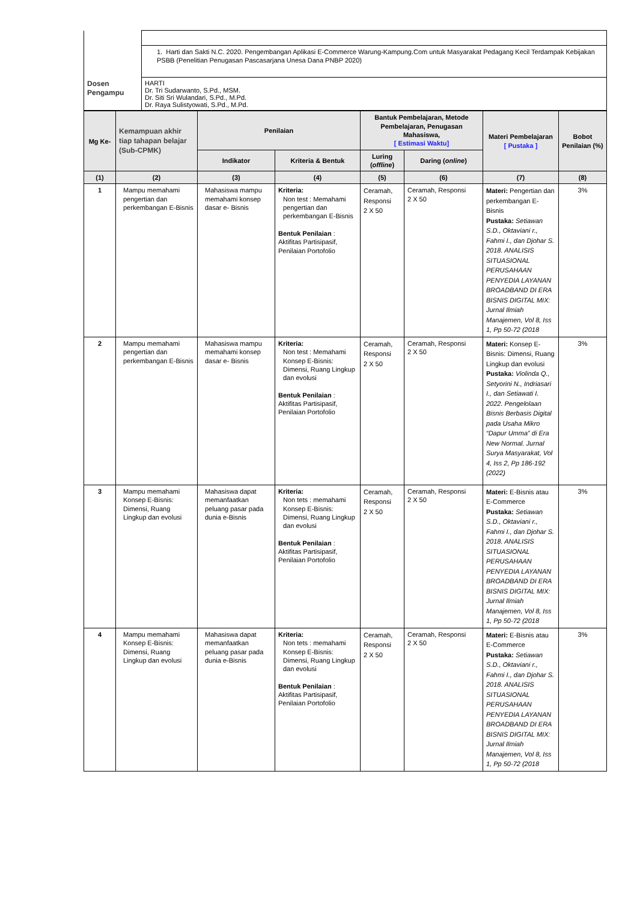| | 1. Harti dan Sakti N.C. 2020. Pengembangan Aplikasi E-Commerce Warung-Kampung.Com untuk Masyarakat Pedagang Kecil Terdampak Kebijakan PSBB (Penelitian Penugasan Pascasarjana Unesa Dana PNBP 2020) |
| Dosen Pengampu | HARTI Dr. Tri Sudarwanto, S.Pd., MSM. Dr. Siti Sri Wulandari, S.Pd., M.Pd. Dr. Raya Sulistyowati, S.Pd., M.Pd. |
| Mg Ke- | Kemampuan akhir tiap tahapan belajar (Sub-CPMK) | Penilaian | | Bantuk Pembelajaran, Metode Pembelajaran, Penugasan Mahasiswa, [ Estimasi Waktu] | | Materi Pembelajaran [ Pustaka ] | Bobot Penilaian (%) |
| --- | --- | --- | --- | --- | --- | --- | --- |
| | | Indikator | Kriteria & Bentuk | Luring ( offline ) | Daring ( online ) | | |
| (1) | (2) | (3) | (4) | (5) | (6) | (7) | (8) |
| 1 | Mampu memahami pengertian dan perkembangan E-Bisnis | Mahasiswa mampu memahami konsep dasar e- Bisnis | Kriteria: Non test : Memahami pengertian dan perkembangan E-Bisnis Bentuk Penilaian : Aktifitas Partisipasif, Penilaian Portofolio | Ceramah, Responsi 2 X 50 | Ceramah, Responsi 2 X 50 | Materi: Pengertian dan perkembangan E-Bisnis Pustaka: Setiawan S.D., Oktaviani r., Fahmi I., dan Djohar S. 2018. ANALISIS SITUASIONAL PERUSAHAAN PENYEDIA LAYANAN BROADBAND DI ERA BISNIS DIGITAL MIX: Jurnal Ilmiah Manajemen, Vol 8, Iss 1, Pp 50-72 (2018 | 3% |
| 2 | Mampu memahami pengertian dan perkembangan E-Bisnis | Mahasiswa mampu memahami konsep dasar e- Bisnis | Kriteria: Non test : Memahami Konsep E-Bisnis: Dimensi, Ruang Lingkup dan evolusi Bentuk Penilaian : Aktifitas Partisipasif, Penilaian Portofolio | Ceramah, Responsi 2 X 50 | Ceramah, Responsi 2 X 50 | Materi: Konsep E-Bisnis: Dimensi, Ruang Lingkup dan evolusi Pustaka: Violinda Q., Setyorini N., Indriasari I., dan Setiawati I. 2022. Pengelolaan Bisnis Berbasis Digital pada Usaha Mikro “Dapur Umma” di Era New Normal. Jurnal Surya Masyarakat, Vol 4, Iss 2, Pp 186-192 (2022) | 3% |
| 3 | Mampu memahami Konsep E-Bisnis: Dimensi, Ruang Lingkup dan evolusi | Mahasiswa dapat memanfaatkan peluang pasar pada dunia e-Bisnis | Kriteria: Non tets : memahami Konsep E-Bisnis: Dimensi, Ruang Lingkup dan evolusi Bentuk Penilaian : Aktifitas Partisipasif, Penilaian Portofolio | Ceramah, Responsi 2 X 50 | Ceramah, Responsi 2 X 50 | Materi: E-Bisnis atau E-Commerce Pustaka: Setiawan S.D., Oktaviani r., Fahmi I., dan Djohar S. 2018. ANALISIS SITUASIONAL PERUSAHAAN PENYEDIA LAYANAN BROADBAND DI ERA BISNIS DIGITAL MIX: Jurnal Ilmiah Manajemen, Vol 8, Iss 1, Pp 50-72 (2018 | 3% |
| 4 | Mampu memahami Konsep E-Bisnis: Dimensi, Ruang Lingkup dan evolusi | Mahasiswa dapat memanfaatkan peluang pasar pada dunia e-Bisnis | Kriteria: Non tets : memahami Konsep E-Bisnis: Dimensi, Ruang Lingkup dan evolusi Bentuk Penilaian : Aktifitas Partisipasif, Penilaian Portofolio | Ceramah, Responsi 2 X 50 | Ceramah, Responsi 2 X 50 | Materi: E-Bisnis atau E-Commerce Pustaka: Setiawan S.D., Oktaviani r., Fahmi I., dan Djohar S. 2018. ANALISIS SITUASIONAL PERUSAHAAN PENYEDIA LAYANAN BROADBAND DI ERA BISNIS DIGITAL MIX: Jurnal Ilmiah Manajemen, Vol 8, Iss 1, Pp 50-72 (2018 | 3% |